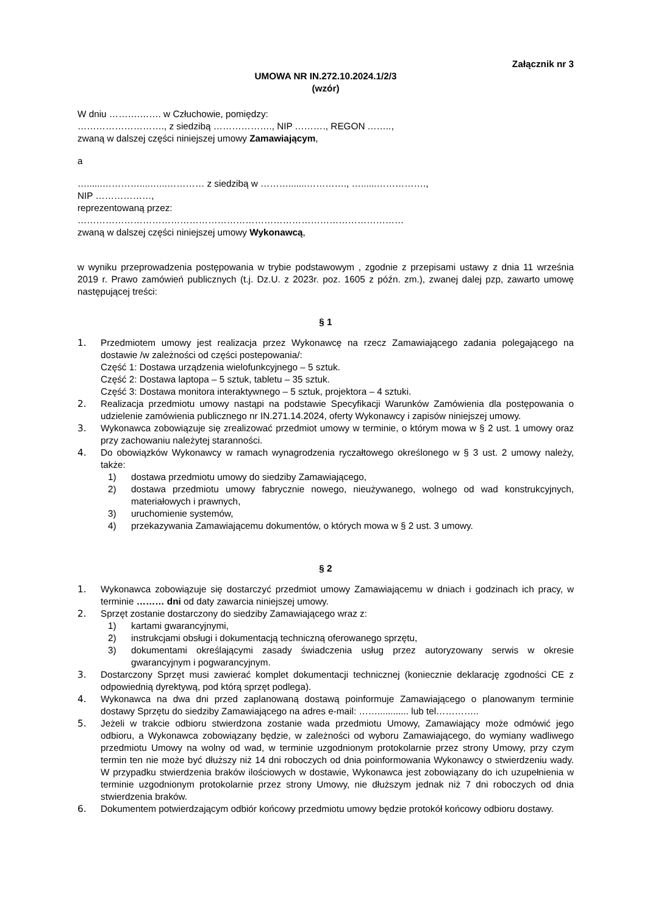Załącznik nr 3
UMOWA NR IN.272.10.2024.1/2/3
(wzór)
W dniu ……….……. w Człuchowie, pomiędzy:
………………………., z siedzibą ………………., NIP ………., REGON ……..,
zwaną w dalszej części niniejszej umowy Zamawiającym,
a
…......…………....…...………… z siedzibą w ……….......…………., …......…………….,
NIP ………………,
reprezentowaną przez:
……………………………………………………………………………………………
zwaną w dalszej części niniejszej umowy Wykonawcą,
w wyniku przeprowadzenia postępowania w trybie podstawowym , zgodnie z przepisami ustawy z dnia 11 września 2019 r. Prawo zamówień publicznych (t.j. Dz.U. z 2023r. poz. 1605 z późn. zm.), zwanej dalej pzp, zawarto umowę następującej treści:
§ 1
1. Przedmiotem umowy jest realizacja przez Wykonawcę na rzecz Zamawiającego zadania polegającego na dostawie /w zależności od części postepowania/:
Część 1: Dostawa urządzenia wielofunkcyjnego – 5 sztuk.
Część 2: Dostawa laptopa – 5 sztuk, tabletu – 35 sztuk.
Część 3: Dostawa monitora interaktywnego – 5 sztuk, projektora – 4 sztuki.
2. Realizacja przedmiotu umowy nastąpi na podstawie Specyfikacji Warunków Zamówienia dla postępowania o udzielenie zamówienia publicznego nr IN.271.14.2024, oferty Wykonawcy i zapisów niniejszej umowy.
3. Wykonawca zobowiązuje się zrealizować przedmiot umowy w terminie, o którym mowa w § 2 ust. 1 umowy oraz przy zachowaniu należytej staranności.
4. Do obowiązków Wykonawcy w ramach wynagrodzenia ryczałtowego określonego w § 3 ust. 2 umowy należy, także:
1) dostawa przedmiotu umowy do siedziby Zamawiającego,
2) dostawa przedmiotu umowy fabrycznie nowego, nieużywanego, wolnego od wad konstrukcyjnych, materiałowych i prawnych,
3) uruchomienie systemów,
4) przekazywania Zamawiającemu dokumentów, o których mowa w § 2 ust. 3 umowy.
§ 2
1. Wykonawca zobowiązuje się dostarczyć przedmiot umowy Zamawiającemu w dniach i godzinach ich pracy, w terminie ……… dni od daty zawarcia niniejszej umowy.
2. Sprzęt zostanie dostarczony do siedziby Zamawiającego wraz z:
1) kartami gwarancyjnymi,
2) instrukcjami obsługi i dokumentacją techniczną oferowanego sprzętu,
3) dokumentami określającymi zasady świadczenia usług przez autoryzowany serwis w okresie gwarancyjnym i pogwarancyjnym.
3. Dostarczony Sprzęt musi zawierać komplet dokumentacji technicznej (koniecznie deklarację zgodności CE z odpowiednią dyrektywą, pod którą sprzęt podlega).
4. Wykonawca na dwa dni przed zaplanowaną dostawą poinformuje Zamawiającego o planowanym terminie dostawy Sprzętu do siedziby Zamawiającego na adres e-mail: ……............ lub tel…………..
5. Jeżeli w trakcie odbioru stwierdzona zostanie wada przedmiotu Umowy, Zamawiający może odmówić jego odbioru, a Wykonawca zobowiązany będzie, w zależności od wyboru Zamawiającego, do wymiany wadliwego przedmiotu Umowy na wolny od wad, w terminie uzgodnionym protokolarnie przez strony Umowy, przy czym termin ten nie może być dłuższy niż 14 dni roboczych od dnia poinformowania Wykonawcy o stwierdzeniu wady. W przypadku stwierdzenia braków ilościowych w dostawie, Wykonawca jest zobowiązany do ich uzupełnienia w terminie uzgodnionym protokolarnie przez strony Umowy, nie dłuższym jednak niż 7 dni roboczych od dnia stwierdzenia braków.
6. Dokumentem potwierdzającym odbiór końcowy przedmiotu umowy będzie protokół końcowy odbioru dostawy.